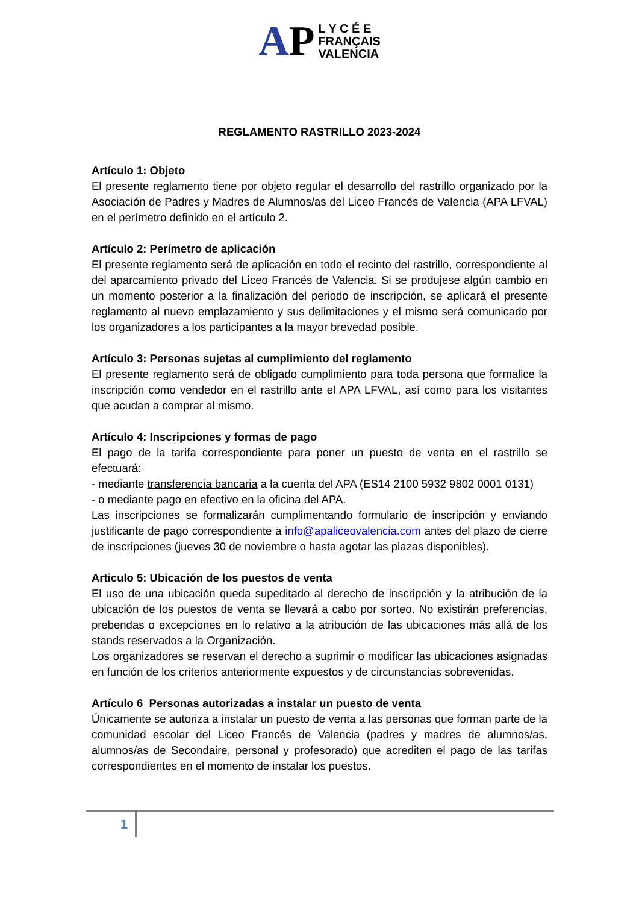AP L Y C É E
FRANÇAIS
VALENCIA
REGLAMENTO RASTRILLO 2023-2024
Artículo 1: Objeto
El presente reglamento tiene por objeto regular el desarrollo del rastrillo organizado por la Asociación de Padres y Madres de Alumnos/as del Liceo Francés de Valencia (APA LFVAL) en el perímetro definido en el artículo 2.
Artículo 2: Perímetro de aplicación
El presente reglamento será de aplicación en todo el recinto del rastrillo, correspondiente al del aparcamiento privado del Liceo Francés de Valencia. Si se produjese algún cambio en un momento posterior a la finalización del periodo de inscripción, se aplicará el presente reglamento al nuevo emplazamiento y sus delimitaciones y el mismo será comunicado por los organizadores a los participantes a la mayor brevedad posible.
Artículo 3: Personas sujetas al cumplimiento del reglamento
El presente reglamento será de obligado cumplimiento para toda persona que formalice la inscripción como vendedor en el rastrillo ante el APA LFVAL, así como para los visitantes que acudan a comprar al mismo.
Artículo 4: Inscripciones y formas de pago
El pago de la tarifa correspondiente para poner un puesto de venta en el rastrillo se efectuará:
- mediante transferencia bancaria a la cuenta del APA (ES14 2100 5932 9802 0001 0131)
- o mediante pago en efectivo en la oficina del APA.
Las inscripciones se formalizarán cumplimentando formulario de inscripción y enviando justificante de pago correspondiente a info@apaliceovalencia.com antes del plazo de cierre de inscripciones (jueves 30 de noviembre o hasta agotar las plazas disponibles).
Articulo 5: Ubicación de los puestos de venta
El uso de una ubicación queda supeditado al derecho de inscripción y la atribución de la ubicación de los puestos de venta se llevará a cabo por sorteo. No existirán preferencias, prebendas o excepciones en lo relativo a la atribución de las ubicaciones más allá de los stands reservados a la Organización.
Los organizadores se reservan el derecho a suprimir o modificar las ubicaciones asignadas en función de los criterios anteriormente expuestos y de circunstancias sobrevenidas.
Artículo 6 Personas autorizadas a instalar un puesto de venta
Únicamente se autoriza a instalar un puesto de venta a las personas que forman parte de la comunidad escolar del Liceo Francés de Valencia (padres y madres de alumnos/as, alumnos/as de Secondaire, personal y profesorado) que acrediten el pago de las tarifas correspondientes en el momento de instalar los puestos.
1